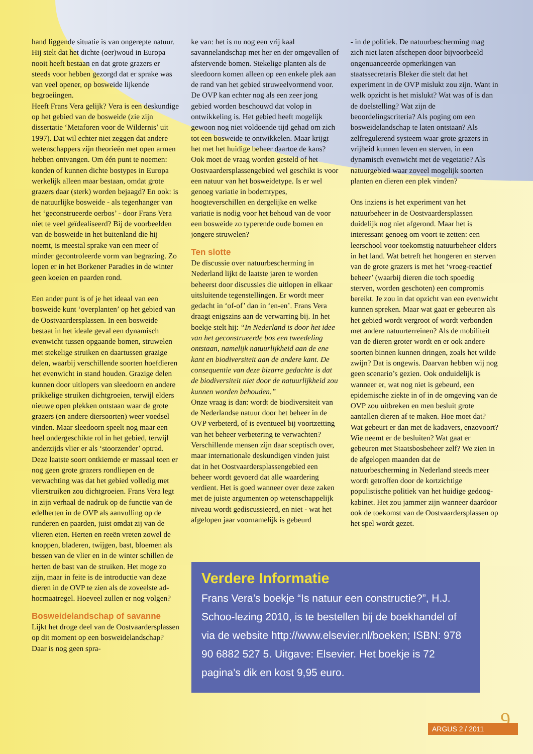hand liggende situatie is van ongerepte natuur. Hij stelt dat het dichte (oer)woud in Europa nooit heeft bestaan en dat grote grazers er steeds voor hebben gezorgd dat er sprake was van veel opener, op bosweide lijkende begroeiingen.
Heeft Frans Vera gelijk? Vera is een deskundige op het gebied van de bosweide (zie zijn dissertatie ‘Metaforen voor de Wildernis’ uit 1997). Dat wil echter niet zeggen dat andere wetenschappers zijn theorieën met open armen hebben ontvangen. Om één punt te noemen: konden of kunnen dichte bostypes in Europa werkelijk alleen maar bestaan, omdat grote grazers daar (sterk) worden bejaagd? En ook: is de natuurlijke bosweide - als tegenhanger van het ‘geconstrueerde oerbos’ - door Frans Vera niet te veel geïdealiseerd? Bij de voorbeelden van de bosweide in het buitenland die hij noemt, is meestal sprake van een meer of minder gecontroleerde vorm van begrazing. Zo lopen er in het Borkener Paradies in de winter geen koeien en paarden rond.
Een ander punt is of je het ideaal van een bosweide kunt ‘overplanten’ op het gebied van de Oostvaardersplassen. In een bosweide bestaat in het ideale geval een dynamisch evenwicht tussen opgaande bomen, struwelen met stekelige struiken en daartussen grazige delen, waarbij verschillende soorten hoefdieren het evenwicht in stand houden. Grazige delen kunnen door uitlopers van sleedoorn en andere prikkelige struiken dichtgroeien, terwijl elders nieuwe open plekken ontstaan waar de grote grazers (en andere diersoorten) weer voedsel vinden. Maar sleedoorn speelt nog maar een heel ondergeschikte rol in het gebied, terwijl anderzijds vlier er als ‘stoorzender’ optrad. Deze laatste soort ontkiemde er massaal toen er nog geen grote grazers rondliepen en de verwachting was dat het gebied volledig met vlierstruiken zou dichtgroeien. Frans Vera legt in zijn verhaal de nadruk op de functie van de edelherten in de OVP als aanvulling op de runderen en paarden, juist omdat zij van de vlieren eten. Herten en reeën vreten zowel de knoppen, bladeren, twijgen, bast, bloemen als bessen van de vlier en in de winter schillen de herten de bast van de struiken. Het moge zo zijn, maar in feite is de introductie van deze dieren in de OVP te zien als de zoveelste ad-hocmaatregel. Hoeveel zullen er nog volgen?
Bosweidelandschap of savanne
Lijkt het droge deel van de Oostvaardersplassen op dit moment op een bosweidelandschap? Daar is nog geen spra-
ke van: het is nu nog een vrij kaal savannelandschap met her en der omgevallen of afstervende bomen. Stekelige planten als de sleedoorn komen alleen op een enkele plek aan de rand van het gebied struweelvormend voor. De OVP kan echter nog als een zeer jong gebied worden beschouwd dat volop in ontwikkeling is. Het gebied heeft mogelijk gewoon nog niet voldoende tijd gehad om zich tot een bosweide te ontwikkelen. Maar krijgt het met het huidige beheer daartoe de kans? Ook moet de vraag worden gesteld of het Oostvaardersplassengebied wel geschikt is voor een natuur van het bosweidetype. Is er wel genoeg variatie in bodemtypes, hoogteverschillen en dergelijke en welke variatie is nodig voor het behoud van de voor een bosweide zo typerende oude bomen en jongere struwelen?
Ten slotte
De discussie over natuurbescherming in Nederland lijkt de laatste jaren te worden beheerst door discussies die uitlopen in elkaar uitsluitende tegenstellingen. Er wordt meer gedacht in ‘of-of’ dan in ‘en-en’. Frans Vera draagt enigszins aan de verwarring bij. In het boekje stelt hij: “In Nederland is door het idee van het geconstrueerde bos een tweedeling ontstaan, namelijk natuurlijkheid aan de ene kant en biodiversiteit aan de andere kant. De consequentie van deze bizarre gedachte is dat de biodiversiteit niet door de natuurlijkheid zou kunnen worden behouden.”
Onze vraag is dan: wordt de biodiversiteit van de Nederlandse natuur door het beheer in de OVP verbeterd, of is eventueel bij voortzetting van het beheer verbetering te verwachten? Verschillende mensen zijn daar sceptisch over, maar internationale deskundigen vinden juist dat in het Oostvaardersplassengebied een beheer wordt gevoerd dat alle waardering verdient. Het is goed wanneer over deze zaken met de juiste argumenten op wetenschappelijk niveau wordt gediscussieerd, en niet - wat het afgelopen jaar voornamelijk is gebeurd
- in de politiek. De natuurbescherming mag zich niet laten afschepen door bijvoorbeeld ongenuanceerde opmerkingen van staatssecretaris Bleker die stelt dat het experiment in de OVP mislukt zou zijn. Want in welk opzicht is het mislukt? Wat was of is dan de doelstelling? Wat zijn de beoordelingscriteria? Als poging om een bosweidelandschap te laten ontstaan? Als zelfregulerend systeem waar grote grazers in vrijheid kunnen leven en sterven, in een dynamisch evenwicht met de vegetatie? Als natuurgebied waar zoveel mogelijk soorten planten en dieren een plek vinden?
Ons inziens is het experiment van het natuurbeheer in de Oostvaardersplassen duidelijk nog niet afgerond. Maar het is interessant genoeg om voort te zetten: een leerschool voor toekomstig natuurbeheer elders in het land. Wat betreft het hongeren en sterven van de grote grazers is met het ‘vroeg-reactief beheer’ (waarbij dieren die toch spoedig sterven, worden geschoten) een compromis bereikt. Je zou in dat opzicht van een evenwicht kunnen spreken. Maar wat gaat er gebeuren als het gebied wordt vergroot of wordt verbonden met andere natuurterreinen? Als de mobiliteit van de dieren groter wordt en er ook andere soorten binnen kunnen dringen, zoals het wilde zwijn? Dat is ongewis. Daarvan hebben wij nog geen scenario’s gezien. Ook onduidelijk is wanneer er, wat nog niet is gebeurd, een epidemische ziekte in of in de omgeving van de OVP zou uitbreken en men besluit grote aantallen dieren af te maken. Hoe moet dat? Wat gebeurt er dan met de kadavers, enzovoort? Wie neemt er de besluiten? Wat gaat er gebeuren met Staatsbosbeheer zelf? We zien in de afgelopen maanden dat de natuurbescherming in Nederland steeds meer wordt getroffen door de kortzichtige populistische politiek van het huidige gedoog-kabinet. Het zou jammer zijn wanneer daardoor ook de toekomst van de Oostvaardersplassen op het spel wordt gezet.
Verdere Informatie
Frans Vera’s boekje “Is natuur een constructie?”, H.J. Schoo-lezing 2010, is te bestellen bij de boekhandel of via de website http://www.elsevier.nl/boeken; ISBN: 978 90 6882 527 5. Uitgave: Elsevier. Het boekje is 72 pagina’s dik en kost 9,95 euro.
9
ARGUS 2 / 2011